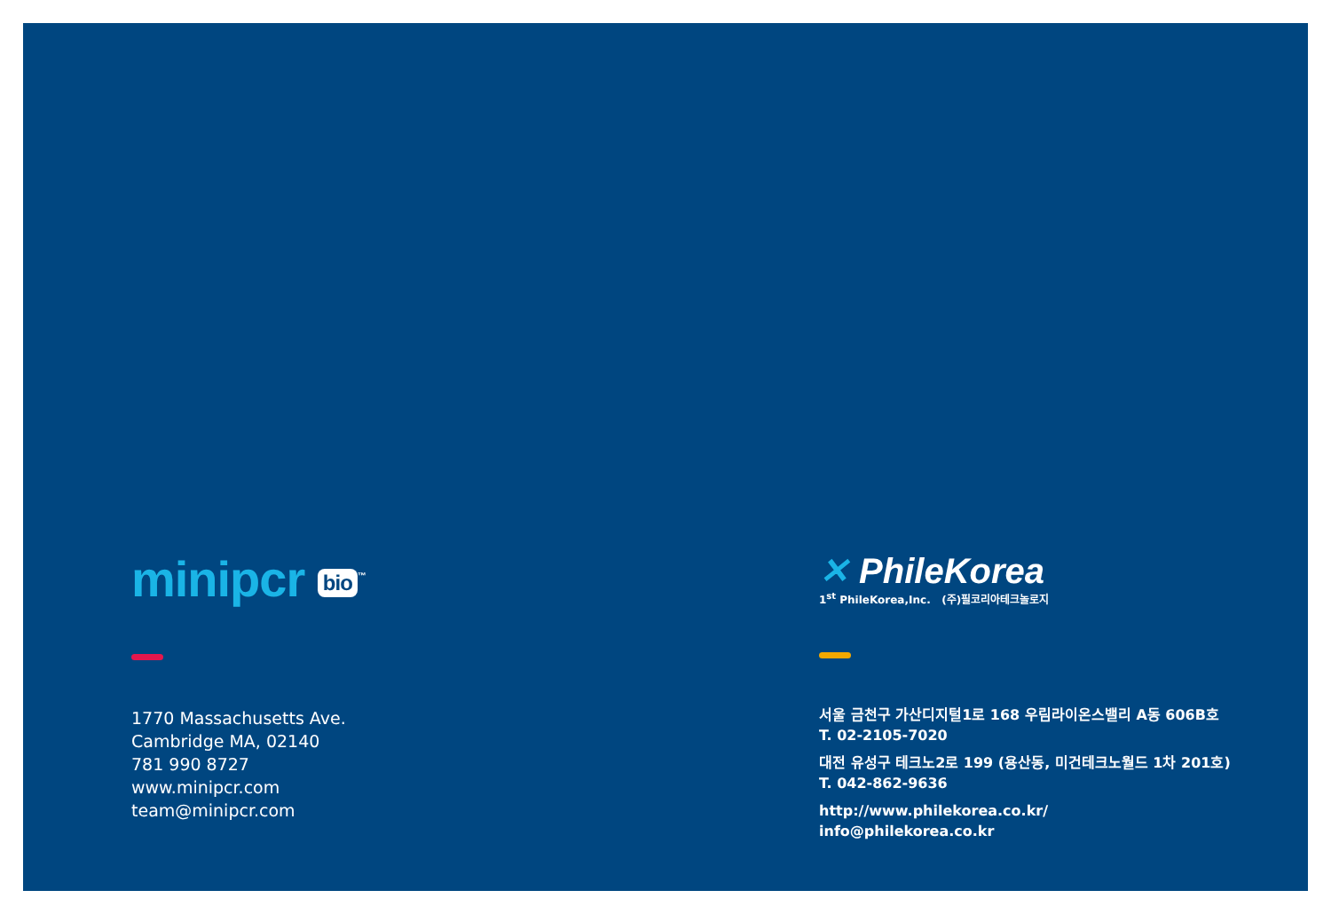minipcr bio<sup>™</sup>
1770 Massachusetts Ave.
Cambridge MA, 02140
781 990 8727
www.minipcr.com
team@minipcr.com
✕ PhileKorea
1<sup>st</sup> PhileKorea,Inc. (주)필코리아테크놀로지
서울 금천구 가산디지털1로 168 우림라이온스밸리 A동 606B호
T. 02-2105-7020
대전 유성구 테크노2로 199 (용산동, 미건테크노월드 1차 201호)
T. 042-862-9636
http://www.philekorea.co.kr/
info@philekorea.co.kr